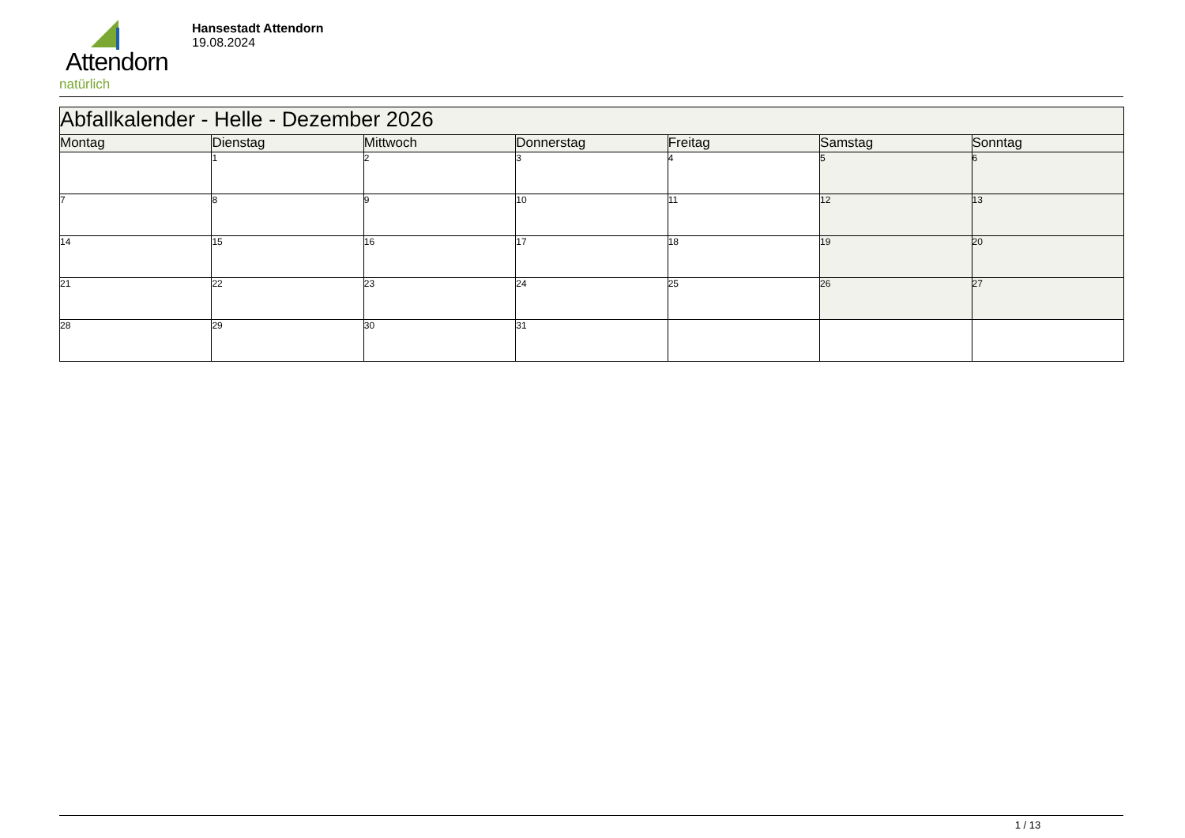Attendorn
natürlich
Hansestadt Attendorn
19.08.2024
| Abfallkalender - Helle - Dezember 2026 | | | | | | |
| --- | --- | --- | --- | --- | --- | --- |
| Montag | Dienstag | Mittwoch | Donnerstag | Freitag | Samstag | Sonntag |
| | 1 | 2 | 3 | 4 | 5 | 6 |
| 7 | 8 | 9 | 10 | 11 | 12 | 13 |
| 14 | 15 | 16 | 17 | 18 | 19 | 20 |
| 21 | 22 | 23 | 24 | 25 | 26 | 27 |
| 28 | 29 | 30 | 31 | | | |
1 / 13